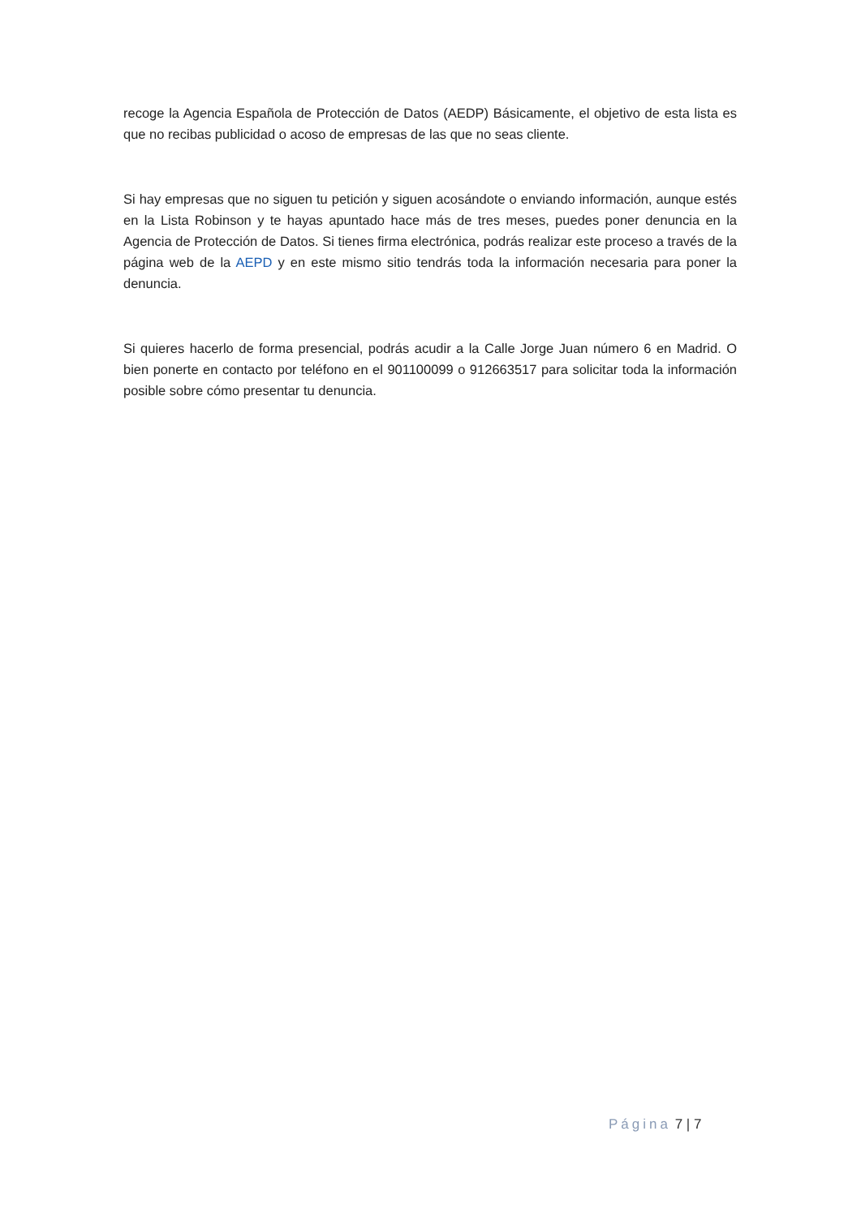recoge la Agencia Española de Protección de Datos (AEDP) Básicamente, el objetivo de esta lista es que no recibas publicidad o acoso de empresas de las que no seas cliente.
Si hay empresas que no siguen tu petición y siguen acosándote o enviando información, aunque estés en la Lista Robinson y te hayas apuntado hace más de tres meses, puedes poner denuncia en la Agencia de Protección de Datos. Si tienes firma electrónica, podrás realizar este proceso a través de la página web de la AEPD y en este mismo sitio tendrás toda la información necesaria para poner la denuncia.
Si quieres hacerlo de forma presencial, podrás acudir a la Calle Jorge Juan número 6 en Madrid. O bien ponerte en contacto por teléfono en el 901100099 o 912663517 para solicitar toda la información posible sobre cómo presentar tu denuncia.
Página 7 | 7